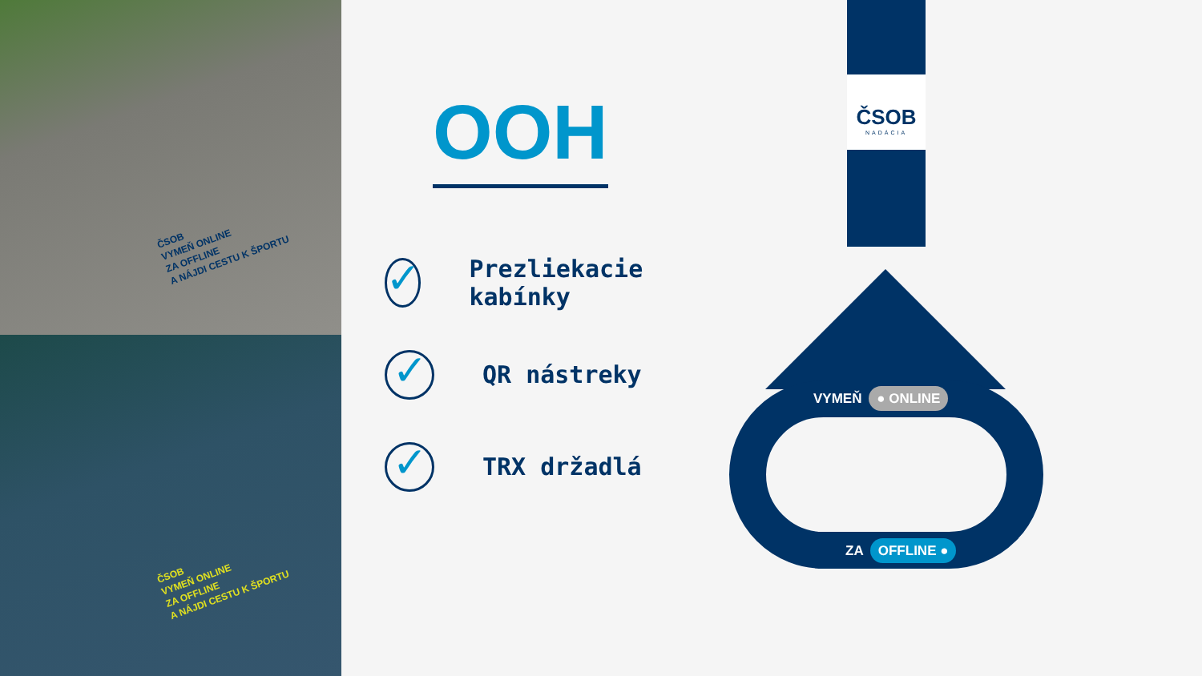ČSOB
VYMEŇ ONLINE
ZA OFFLINE
A NÁJDI CESTU K ŠPORTU
ČSOB
VYMEŇ ONLINE
ZA OFFLINE
A NÁJDI CESTU K ŠPORTU
OOH
✓
Prezliekacie kabínky
✓
QR nástreky
✓
TRX držadlá
ČSOB
NADÁCIA
VYMEŇ ● ONLINE
ZA OFFLINE ●